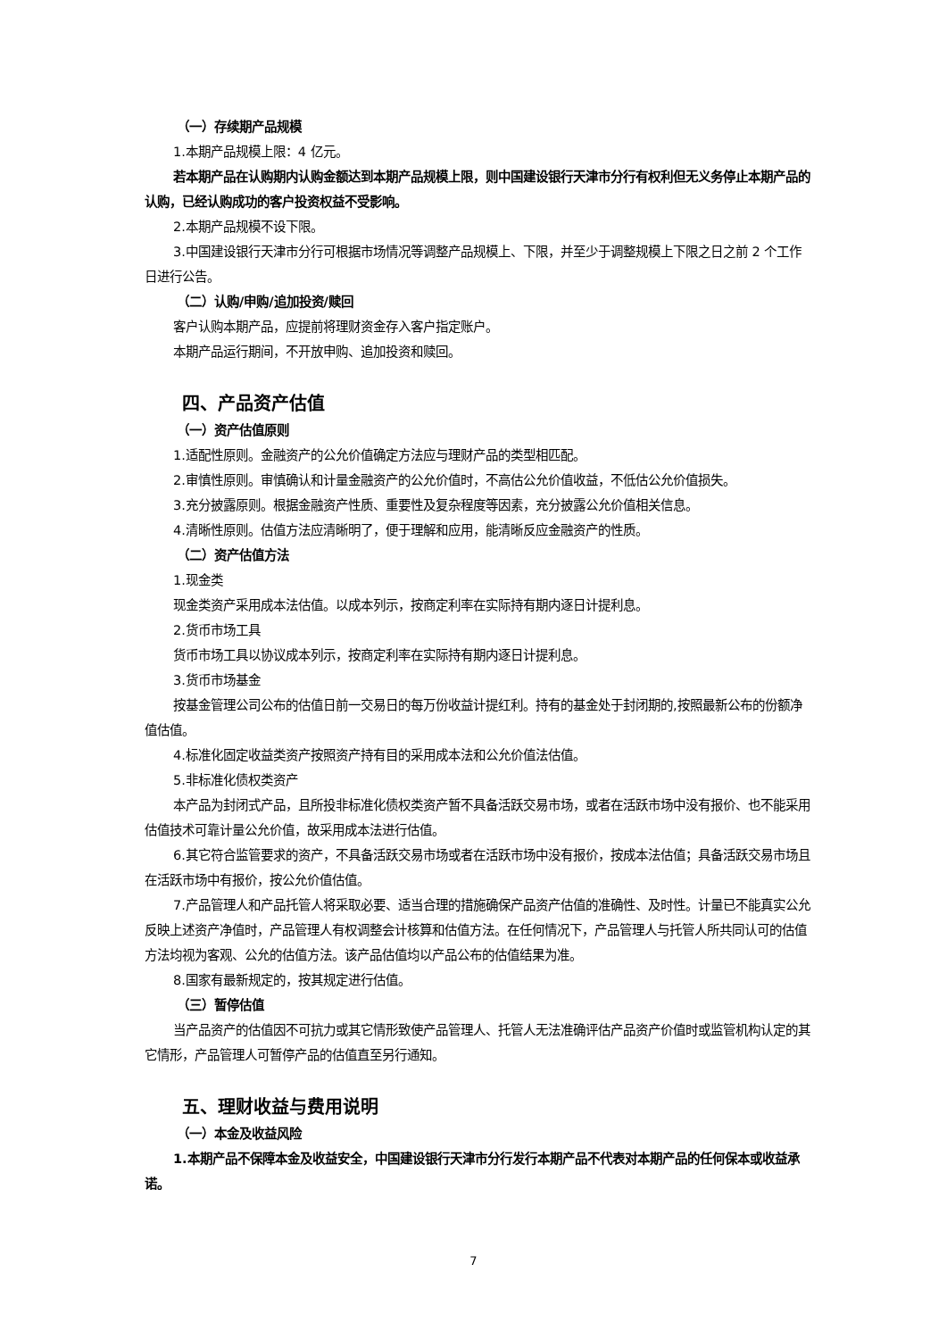（一）存续期产品规模
1.本期产品规模上限：4 亿元。
若本期产品在认购期内认购金额达到本期产品规模上限，则中国建设银行天津市分行有权利但无义务停止本期产品的认购，已经认购成功的客户投资权益不受影响。
2.本期产品规模不设下限。
3.中国建设银行天津市分行可根据市场情况等调整产品规模上、下限，并至少于调整规模上下限之日之前 2 个工作日进行公告。
（二）认购/申购/追加投资/赎回
客户认购本期产品，应提前将理财资金存入客户指定账户。
本期产品运行期间，不开放申购、追加投资和赎回。
四、产品资产估值
（一）资产估值原则
1.适配性原则。金融资产的公允价值确定方法应与理财产品的类型相匹配。
2.审慎性原则。审慎确认和计量金融资产的公允价值时，不高估公允价值收益，不低估公允价值损失。
3.充分披露原则。根据金融资产性质、重要性及复杂程度等因素，充分披露公允价值相关信息。
4.清晰性原则。估值方法应清晰明了，便于理解和应用，能清晰反应金融资产的性质。
（二）资产估值方法
1.现金类
现金类资产采用成本法估值。以成本列示，按商定利率在实际持有期内逐日计提利息。
2.货币市场工具
货币市场工具以协议成本列示，按商定利率在实际持有期内逐日计提利息。
3.货币市场基金
按基金管理公司公布的估值日前一交易日的每万份收益计提红利。持有的基金处于封闭期的,按照最新公布的份额净值估值。
4.标准化固定收益类资产按照资产持有目的采用成本法和公允价值法估值。
5.非标准化债权类资产
本产品为封闭式产品，且所投非标准化债权类资产暂不具备活跃交易市场，或者在活跃市场中没有报价、也不能采用估值技术可靠计量公允价值，故采用成本法进行估值。
6.其它符合监管要求的资产，不具备活跃交易市场或者在活跃市场中没有报价，按成本法估值；具备活跃交易市场且在活跃市场中有报价，按公允价值估值。
7.产品管理人和产品托管人将采取必要、适当合理的措施确保产品资产估值的准确性、及时性。计量已不能真实公允反映上述资产净值时，产品管理人有权调整会计核算和估值方法。在任何情况下，产品管理人与托管人所共同认可的估值方法均视为客观、公允的估值方法。该产品估值均以产品公布的估值结果为准。
8.国家有最新规定的，按其规定进行估值。
（三）暂停估值
当产品资产的估值因不可抗力或其它情形致使产品管理人、托管人无法准确评估产品资产价值时或监管机构认定的其它情形，产品管理人可暂停产品的估值直至另行通知。
五、理财收益与费用说明
（一）本金及收益风险
1.本期产品不保障本金及收益安全，中国建设银行天津市分行发行本期产品不代表对本期产品的任何保本或收益承诺。
7